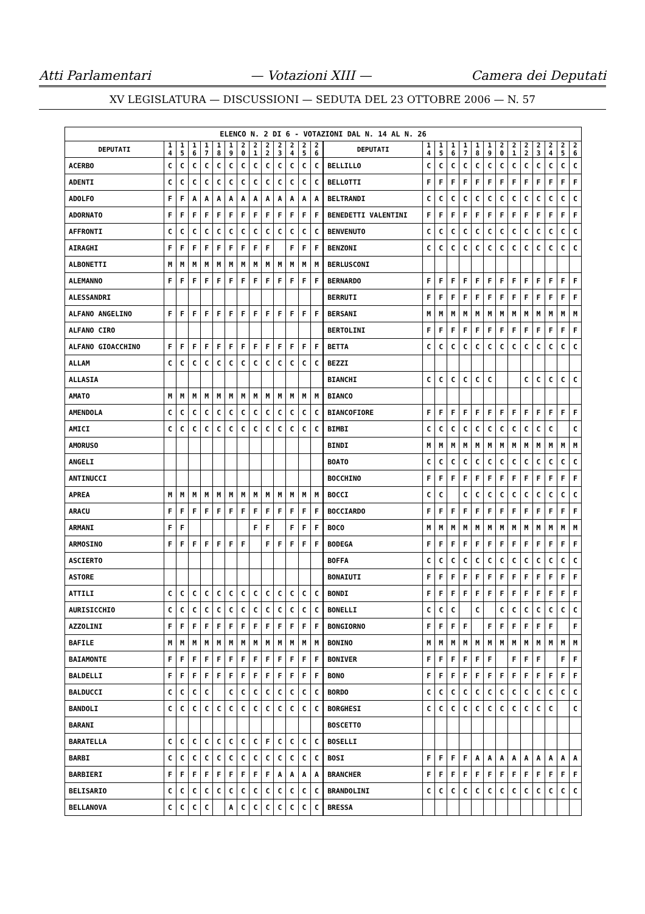Atti Parlamentari — Votazioni XIII — Camera dei Deputati
XV LEGISLATURA — DISCUSSIONI — SEDUTA DEL 23 OTTOBRE 2006 — N. 57
| ELENCO N. 2 DI 6 - VOTAZIONI DAL N. 14 AL N. 26 | | | | | | | | | | | | | | | | | | | | | | | | | | | |
| --- | --- | --- | --- | --- | --- | --- | --- | --- | --- | --- | --- | --- | --- | --- | --- | --- | --- | --- | --- | --- | --- | --- | --- | --- | --- | --- | --- |
| DEPUTATI | 1 4 | 1 5 | 1 6 | 1 7 | 1 8 | 1 9 | 2 0 | 2 1 | 2 2 | 2 3 | 2 4 | 2 5 | 2 6 | DEPUTATI | 1 4 | 1 5 | 1 6 | 1 7 | 1 8 | 1 9 | 2 0 | 2 1 | 2 2 | 2 3 | 2 4 | 2 5 | 2 6 |
| ACERBO | C | C | C | C | C | C | C | C | C | C | C | C | C | BELLILLO | C | C | C | C | C | C | C | C | C | C | C | C | C |
| ADENTI | C | C | C | C | C | C | C | C | C | C | C | C | C | BELLOTTI | F | F | F | F | F | F | F | F | F | F | F | F | F |
| ADOLFO | F | F | A | A | A | A | A | A | A | A | A | A | A | BELTRANDI | C | C | C | C | C | C | C | C | C | C | C | C | C |
| ADORNATO | F | F | F | F | F | F | F | F | F | F | F | F | F | BENEDETTI VALENTINI | F | F | F | F | F | F | F | F | F | F | F | F | F |
| AFFRONTI | C | C | C | C | C | C | C | C | C | C | C | C | C | BENVENUTO | C | C | C | C | C | C | C | C | C | C | C | C | C |
| AIRAGHI | F | F | F | F | F | F | F | F | F | | F | F | F | BENZONI | C | C | C | C | C | C | C | C | C | C | C | C | C |
| ALBONETTI | M | M | M | M | M | M | M | M | M | M | M | M | M | BERLUSCONI | | | | | | | | | | | | | |
| ALEMANNO | F | F | F | F | F | F | F | F | F | F | F | F | F | BERNARDO | F | F | F | F | F | F | F | F | F | F | F | F | F |
| ALESSANDRI | | | | | | | | | | | | | | BERRUTI | F | F | F | F | F | F | F | F | F | F | F | F | F |
| ALFANO ANGELINO | F | F | F | F | F | F | F | F | F | F | F | F | F | BERSANI | M | M | M | M | M | M | M | M | M | M | M | M | M |
| ALFANO CIRO | | | | | | | | | | | | | | BERTOLINI | F | F | F | F | F | F | F | F | F | F | F | F | F |
| ALFANO GIOACCHINO | F | F | F | F | F | F | F | F | F | F | F | F | F | BETTA | C | C | C | C | C | C | C | C | C | C | C | C | C |
| ALLAM | C | C | C | C | C | C | C | C | C | C | C | C | C | BEZZI | | | | | | | | | | | | | |
| ALLASIA | | | | | | | | | | | | | | BIANCHI | C | C | C | C | C | C | | | C | C | C | C | C |
| AMATO | M | M | M | M | M | M | M | M | M | M | M | M | M | BIANCO | | | | | | | | | | | | | |
| AMENDOLA | C | C | C | C | C | C | C | C | C | C | C | C | C | BIANCOFIORE | F | F | F | F | F | F | F | F | F | F | F | F | F |
| AMICI | C | C | C | C | C | C | C | C | C | C | C | C | C | BIMBI | C | C | C | C | C | C | C | C | C | C | C | | C |
| AMORUSO | | | | | | | | | | | | | | BINDI | M | M | M | M | M | M | M | M | M | M | M | M | M |
| ANGELI | | | | | | | | | | | | | | BOATO | C | C | C | C | C | C | C | C | C | C | C | C | C |
| ANTINUCCI | | | | | | | | | | | | | | BOCCHINO | F | F | F | F | F | F | F | F | F | F | F | F | F |
| APREA | M | M | M | M | M | M | M | M | M | M | M | M | M | BOCCI | C | C | | C | C | C | C | C | C | C | C | C | C |
| ARACU | F | F | F | F | F | F | F | F | F | F | F | F | F | BOCCIARDO | F | F | F | F | F | F | F | F | F | F | F | F | F |
| ARMANI | F | F | | | | | | F | F | | F | F | F | BOCO | M | M | M | M | M | M | M | M | M | M | M | M | M |
| ARMOSINO | F | F | F | F | F | F | F | | F | F | F | F | F | BODEGA | F | F | F | F | F | F | F | F | F | F | F | F | F |
| ASCIERTO | | | | | | | | | | | | | | BOFFA | C | C | C | C | C | C | C | C | C | C | C | C | C |
| ASTORE | | | | | | | | | | | | | | BONAIUTI | F | F | F | F | F | F | F | F | F | F | F | F | F |
| ATTILI | C | C | C | C | C | C | C | C | C | C | C | C | C | BONDI | F | F | F | F | F | F | F | F | F | F | F | F | F |
| AURISICCHIO | C | C | C | C | C | C | C | C | C | C | C | C | C | BONELLI | C | C | C | | C | | C | C | C | C | C | C | C |
| AZZOLINI | F | F | F | F | F | F | F | F | F | F | F | F | F | BONGIORNO | F | F | F | F | | F | F | F | F | F | F | | F |
| BAFILE | M | M | M | M | M | M | M | M | M | M | M | M | M | BONINO | M | M | M | M | M | M | M | M | M | M | M | M | M |
| BAIAMONTE | F | F | F | F | F | F | F | F | F | F | F | F | F | BONIVER | F | F | F | F | F | F | | F | F | F | | F | F |
| BALDELLI | F | F | F | F | F | F | F | F | F | F | F | F | F | BONO | F | F | F | F | F | F | F | F | F | F | F | F | F |
| BALDUCCI | C | C | C | C | | C | C | C | C | C | C | C | C | BORDO | C | C | C | C | C | C | C | C | C | C | C | C | C |
| BANDOLI | C | C | C | C | C | C | C | C | C | C | C | C | C | BORGHESI | C | C | C | C | C | C | C | C | C | C | C | | C |
| BARANI | | | | | | | | | | | | | | BOSCETTO | | | | | | | | | | | | | |
| BARATELLA | C | C | C | C | C | C | C | C | F | C | C | C | C | BOSELLI | | | | | | | | | | | | | |
| BARBI | C | C | C | C | C | C | C | C | C | C | C | C | C | BOSI | F | F | F | F | A | A | A | A | A | A | A | A | A |
| BARBIERI | F | F | F | F | F | F | F | F | F | A | A | A | A | BRANCHER | F | F | F | F | F | F | F | F | F | F | F | F | F |
| BELISARIO | C | C | C | C | C | C | C | C | C | C | C | C | C | BRANDOLINI | C | C | C | C | C | C | C | C | C | C | C | C | C |
| BELLANOVA | C | C | C | C | | A | C | C | C | C | C | C | C | BRESSA | | | | | | | | | | | | | |